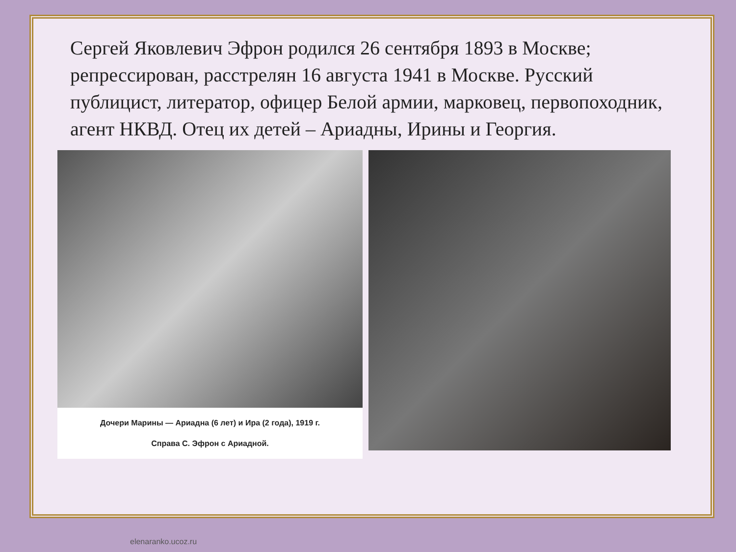Сергей Яковлевич Эфрон родился 26 сентября 1893 в Москве; репрессирован, расстрелян 16 августа 1941 в Москве. Русский публицист, литератор, офицер Белой армии, марковец, первопоходник, агент НКВД. Отец их детей – Ариадны, Ирины и Георгия.
Дочери Марины — Ариадна (6 лет) и Ира (2 года), 1919 г.
Справа С. Эфрон с Ариадной.
elenaranko.ucoz.ru